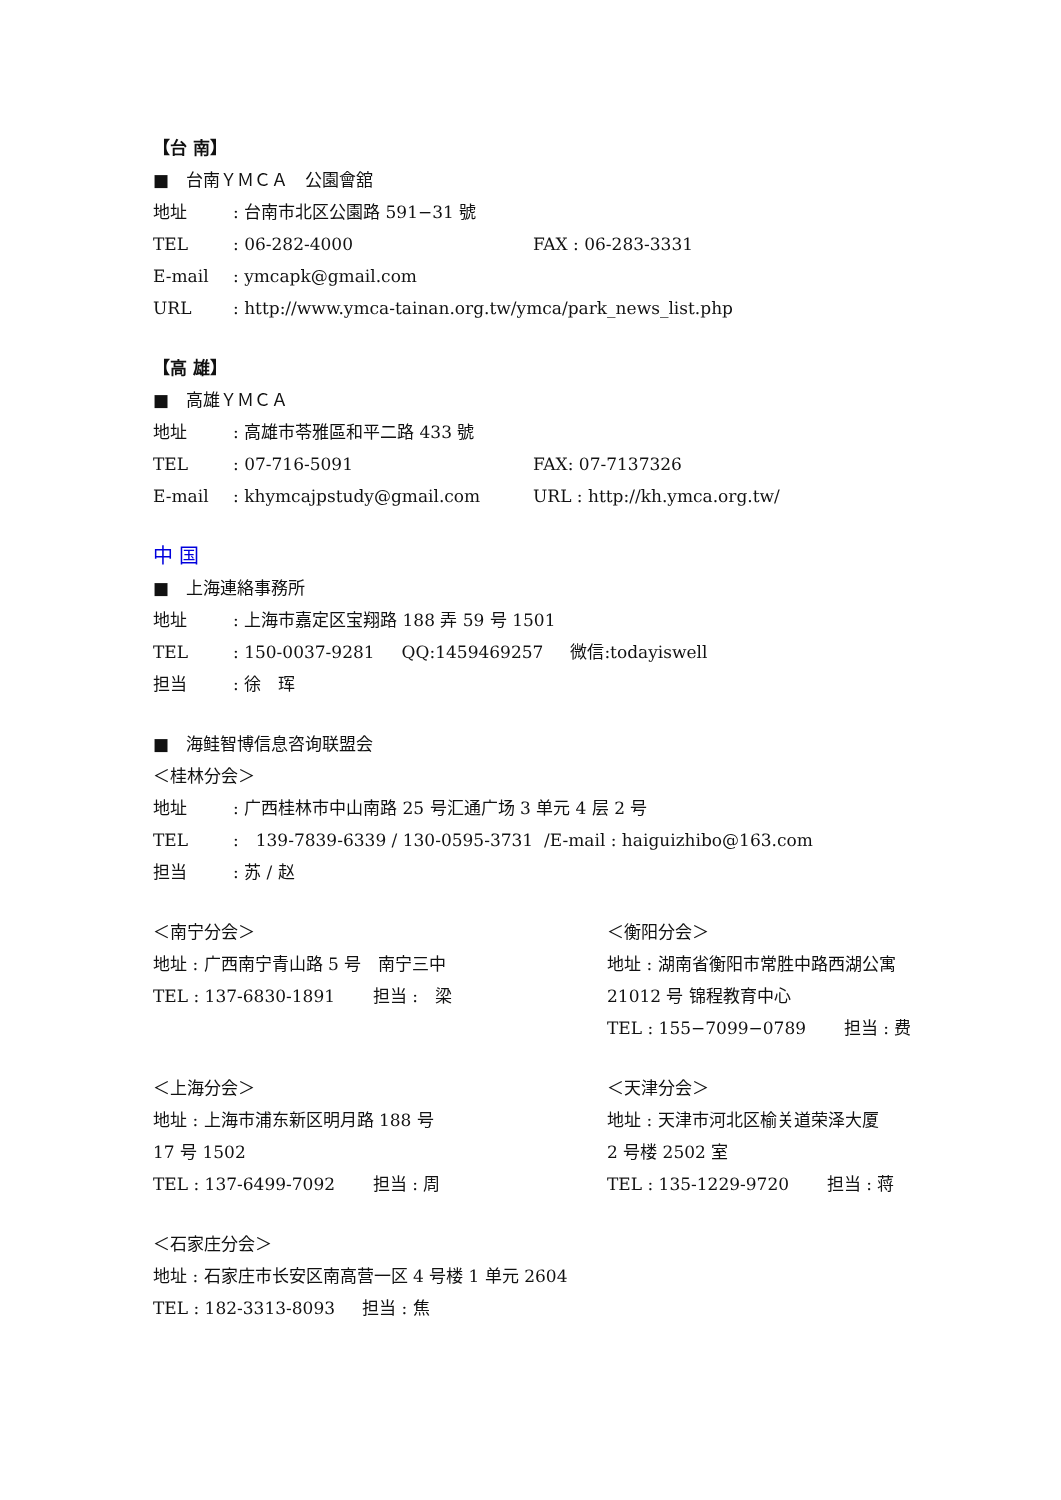【台 南】
■　台南ＹＭＣＡ　公園會舘
地址: 台南市北区公園路 591−31 號
TEL: 06-282-4000 FAX : 06-283-3331
E-mail: ymcapk@gmail.com
URL: http://www.ymca-tainan.org.tw/ymca/park_news_list.php
【高 雄】
■　高雄ＹＭＣＡ
地址: 高雄市苓雅區和平二路 433 號
TEL: 07-716-5091 FAX: 07-7137326
E-mail: khymcajpstudy@gmail.com URL : http://kh.ymca.org.tw/
中 国
■　上海連絡事務所
地址: 上海市嘉定区宝翔路 188 弄 59 号 1501
TEL: 150-0037-9281 QQ:1459469257 微信:todayiswell
担当: 徐　珲
■　海鲑智博信息咨询联盟会
＜桂林分会＞
地址: 广西桂林市中山南路 25 号汇通广场 3 单元 4 层 2 号
TEL:　139-7839-6339 / 130-0595-3731 /E-mail : haiguizhibo@163.com
担当: 苏 / 赵
＜南宁分会＞
地址 : 广西南宁青山路 5 号　南宁三中
TEL : 137-6830-1891 担当 :　梁
＜衡阳分会＞
地址 : 湖南省衡阳市常胜中路西湖公寓
21012 号 锦程教育中心
TEL : 155−7099−0789 担当 : 费
＜上海分会＞
地址 : 上海市浦东新区明月路 188 号
17 号 1502
TEL : 137-6499-7092 担当 : 周
＜天津分会＞
地址 : 天津市河北区榆关道荣泽大厦
2 号楼 2502 室
TEL : 135-1229-9720 担当 : 蒋
＜石家庄分会＞
地址 : 石家庄市长安区南高营一区 4 号楼 1 单元 2604
TEL : 182-3313-8093 担当 : 焦